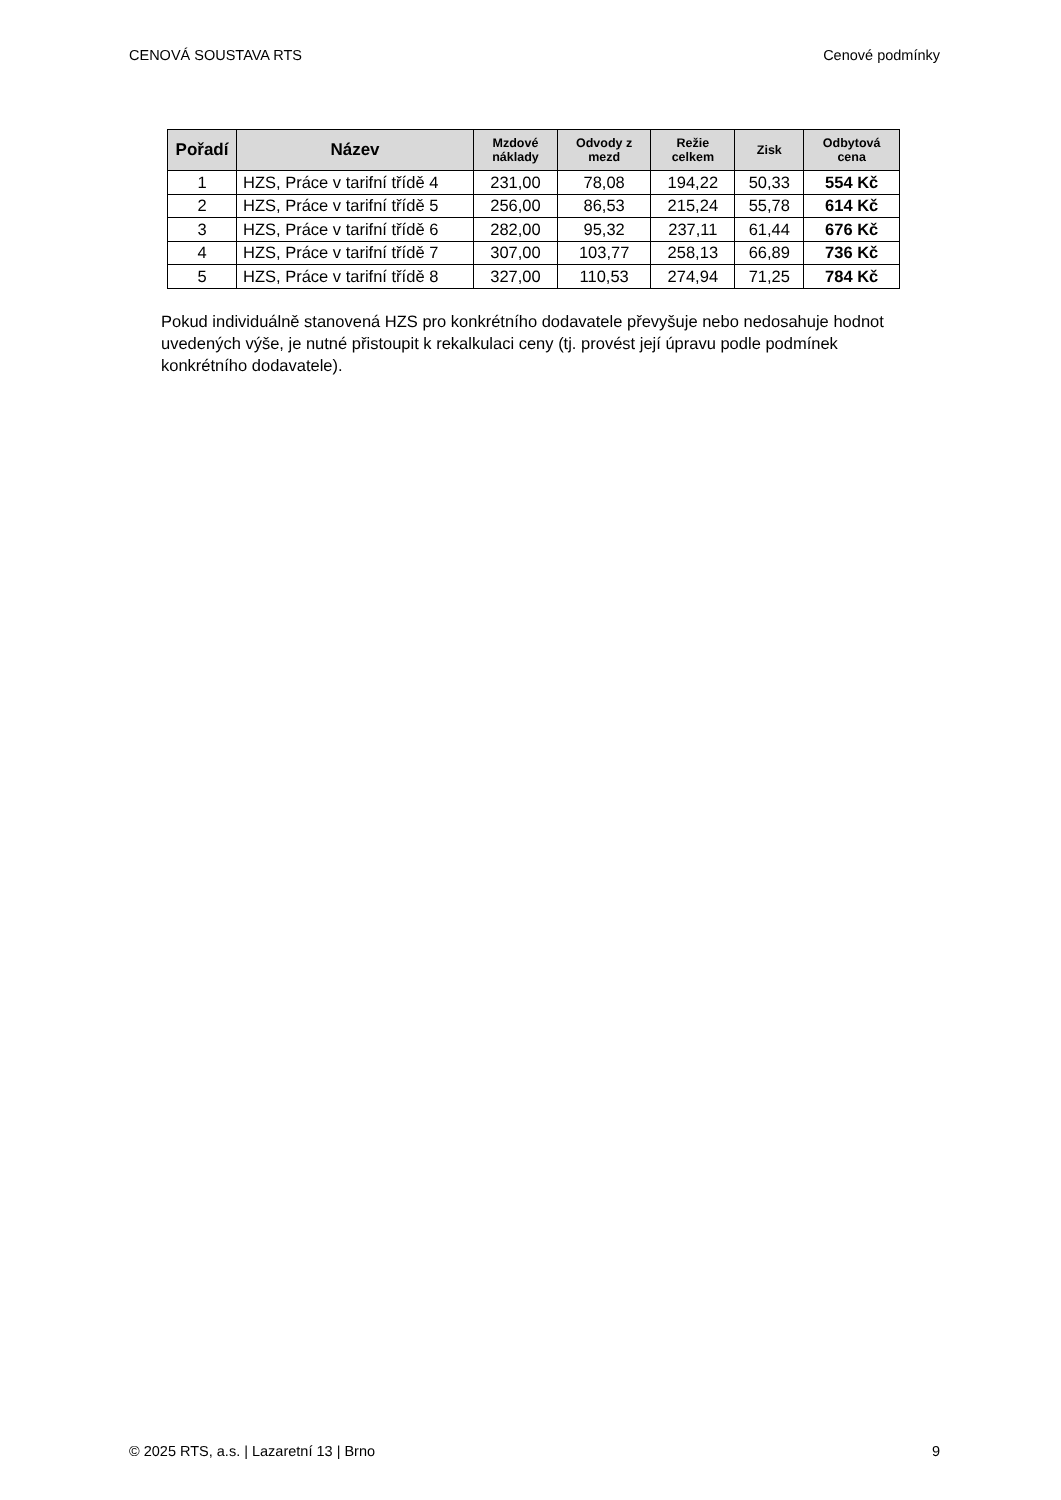CENOVÁ SOUSTAVA RTS Cenové podmínky
| Pořadí | Název | Mzdové náklady | Odvody z mezd | Režie celkem | Zisk | Odbytová cena |
| --- | --- | --- | --- | --- | --- | --- |
| 1 | HZS, Práce v tarifní třídě 4 | 231,00 | 78,08 | 194,22 | 50,33 | 554 Kč |
| 2 | HZS, Práce v tarifní třídě 5 | 256,00 | 86,53 | 215,24 | 55,78 | 614 Kč |
| 3 | HZS, Práce v tarifní třídě 6 | 282,00 | 95,32 | 237,11 | 61,44 | 676 Kč |
| 4 | HZS, Práce v tarifní třídě 7 | 307,00 | 103,77 | 258,13 | 66,89 | 736 Kč |
| 5 | HZS, Práce v tarifní třídě 8 | 327,00 | 110,53 | 274,94 | 71,25 | 784 Kč |
Pokud individuálně stanovená HZS pro konkrétního dodavatele převyšuje nebo nedosahuje hodnot uvedených výše, je nutné přistoupit k rekalkulaci ceny (tj. provést její úpravu podle podmínek konkrétního dodavatele).
© 2025 RTS, a.s. | Lazaretní 13 | Brno 9